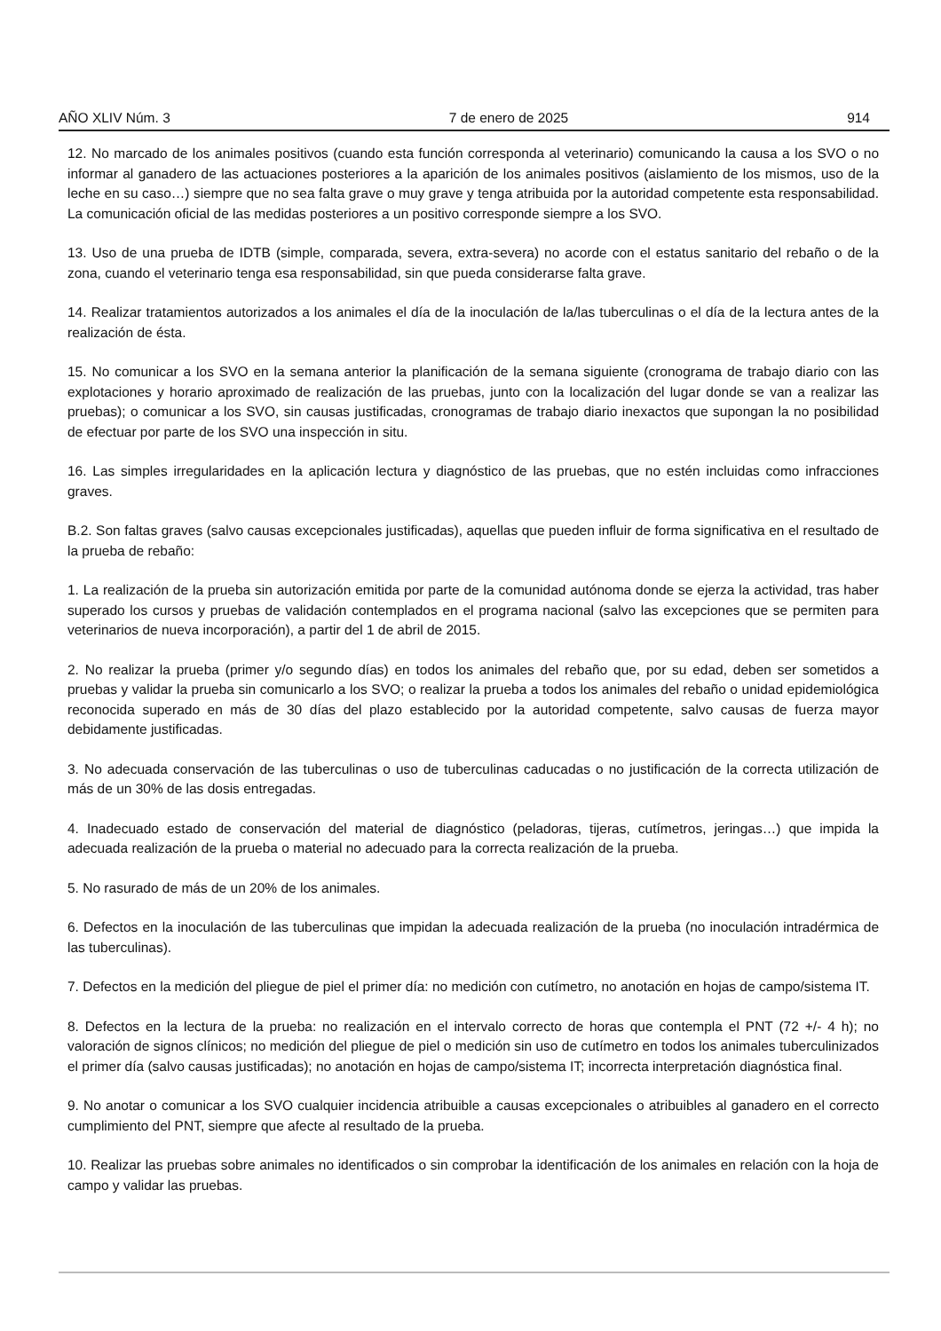AÑO XLIV Núm. 3 7 de enero de 2025 914
12. No marcado de los animales positivos (cuando esta función corresponda al veterinario) comunicando la causa a los SVO o no informar al ganadero de las actuaciones posteriores a la aparición de los animales positivos (aislamiento de los mismos, uso de la leche en su caso…) siempre que no sea falta grave o muy grave y tenga atribuida por la autoridad competente esta responsabilidad. La comunicación oficial de las medidas posteriores a un positivo corresponde siempre a los SVO.
13. Uso de una prueba de IDTB (simple, comparada, severa, extra-severa) no acorde con el estatus sanitario del rebaño o de la zona, cuando el veterinario tenga esa responsabilidad, sin que pueda considerarse falta grave.
14. Realizar tratamientos autorizados a los animales el día de la inoculación de la/las tuberculinas o el día de la lectura antes de la realización de ésta.
15. No comunicar a los SVO en la semana anterior la planificación de la semana siguiente (cronograma de trabajo diario con las explotaciones y horario aproximado de realización de las pruebas, junto con la localización del lugar donde se van a realizar las pruebas); o comunicar a los SVO, sin causas justificadas, cronogramas de trabajo diario inexactos que supongan la no posibilidad de efectuar por parte de los SVO una inspección in situ.
16. Las simples irregularidades en la aplicación lectura y diagnóstico de las pruebas, que no estén incluidas como infracciones graves.
B.2. Son faltas graves (salvo causas excepcionales justificadas), aquellas que pueden influir de forma significativa en el resultado de la prueba de rebaño:
1. La realización de la prueba sin autorización emitida por parte de la comunidad autónoma donde se ejerza la actividad, tras haber superado los cursos y pruebas de validación contemplados en el programa nacional (salvo las excepciones que se permiten para veterinarios de nueva incorporación), a partir del 1 de abril de 2015.
2. No realizar la prueba (primer y/o segundo días) en todos los animales del rebaño que, por su edad, deben ser sometidos a pruebas y validar la prueba sin comunicarlo a los SVO; o realizar la prueba a todos los animales del rebaño o unidad epidemiológica reconocida superado en más de 30 días del plazo establecido por la autoridad competente, salvo causas de fuerza mayor debidamente justificadas.
3. No adecuada conservación de las tuberculinas o uso de tuberculinas caducadas o no justificación de la correcta utilización de más de un 30% de las dosis entregadas.
4. Inadecuado estado de conservación del material de diagnóstico (peladoras, tijeras, cutímetros, jeringas…) que impida la adecuada realización de la prueba o material no adecuado para la correcta realización de la prueba.
5. No rasurado de más de un 20% de los animales.
6. Defectos en la inoculación de las tuberculinas que impidan la adecuada realización de la prueba (no inoculación intradérmica de las tuberculinas).
7. Defectos en la medición del pliegue de piel el primer día: no medición con cutímetro, no anotación en hojas de campo/sistema IT.
8. Defectos en la lectura de la prueba: no realización en el intervalo correcto de horas que contempla el PNT (72 +/- 4 h); no valoración de signos clínicos; no medición del pliegue de piel o medición sin uso de cutímetro en todos los animales tuberculinizados el primer día (salvo causas justificadas); no anotación en hojas de campo/sistema IT; incorrecta interpretación diagnóstica final.
9. No anotar o comunicar a los SVO cualquier incidencia atribuible a causas excepcionales o atribuibles al ganadero en el correcto cumplimiento del PNT, siempre que afecte al resultado de la prueba.
10. Realizar las pruebas sobre animales no identificados o sin comprobar la identificación de los animales en relación con la hoja de campo y validar las pruebas.